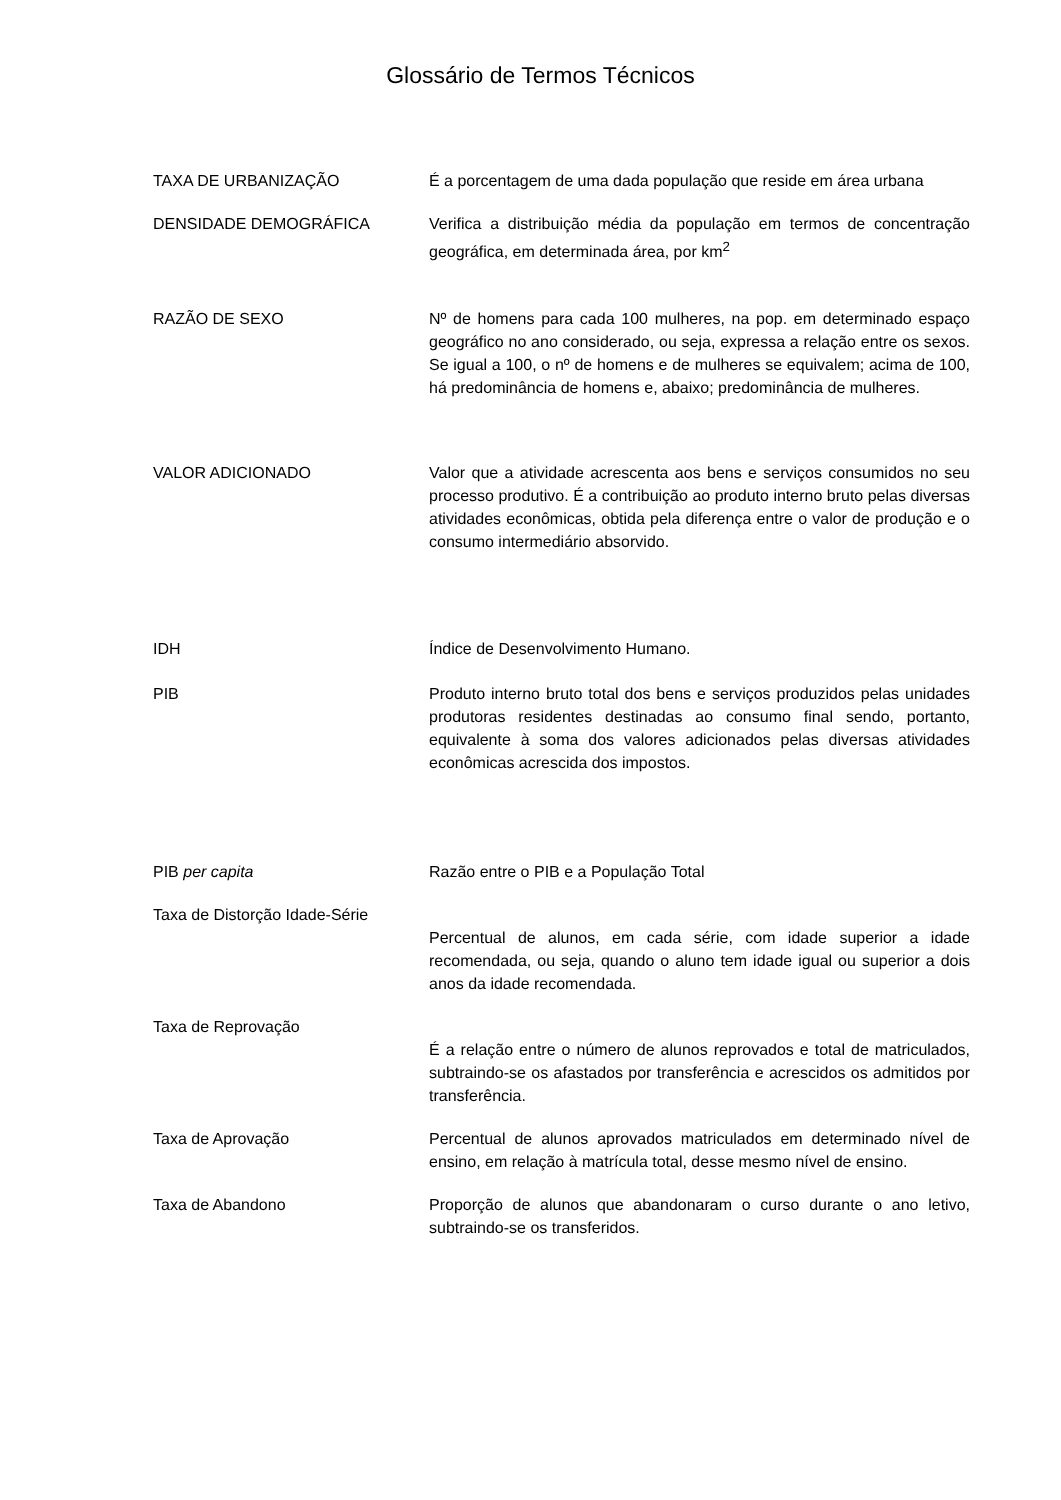Glossário de Termos Técnicos
TAXA DE URBANIZAÇÃO É a porcentagem de uma dada população que reside em área urbana
DENSIDADE DEMOGRÁFICA Verifica a distribuição média da população em termos de concentração geográfica, em determinada área, por km<sup>2</sup>
RAZÃO DE SEXO Nº de homens para cada 100 mulheres, na pop. em determinado espaço geográfico no ano considerado, ou seja, expressa a relação entre os sexos. Se igual a 100, o nº de homens e de mulheres se equivalem; acima de 100, há predominância de homens e, abaixo; predominância de mulheres.
VALOR ADICIONADO Valor que a atividade acrescenta aos bens e serviços consumidos no seu processo produtivo. É a contribuição ao produto interno bruto pelas diversas atividades econômicas, obtida pela diferença entre o valor de produção e o consumo intermediário absorvido.
IDH Índice de Desenvolvimento Humano.
PIB Produto interno bruto total dos bens e serviços produzidos pelas unidades produtoras residentes destinadas ao consumo final sendo, portanto, equivalente à soma dos valores adicionados pelas diversas atividades econômicas acrescida dos impostos.
PIB per capita Razão entre o PIB e a População Total
Taxa de Distorção Idade-Série
Percentual de alunos, em cada série, com idade superior a idade recomendada, ou seja, quando o aluno tem idade igual ou superior a dois anos da idade recomendada.
Taxa de Reprovação
É a relação entre o número de alunos reprovados e total de matriculados, subtraindo-se os afastados por transferência e acrescidos os admitidos por transferência.
Taxa de Aprovação Percentual de alunos aprovados matriculados em determinado nível de ensino, em relação à matrícula total, desse mesmo nível de ensino.
Taxa de Abandono Proporção de alunos que abandonaram o curso durante o ano letivo, subtraindo-se os transferidos.